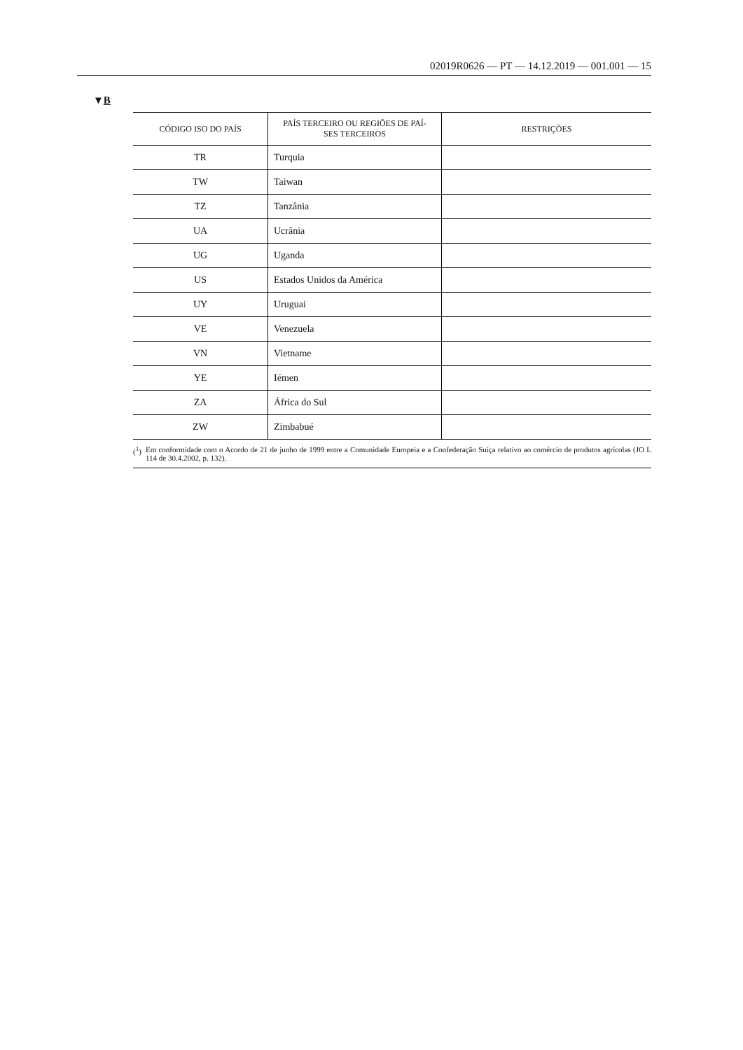02019R0626 — PT — 14.12.2019 — 001.001 — 15
▼B
| CÓDIGO ISO DO PAÍS | PAÍS TERCEIRO OU REGIÕES DE PAÍ- SES TERCEIROS | RESTRIÇÕES |
| --- | --- | --- |
| TR | Turquia | |
| TW | Taiwan | |
| TZ | Tanzânia | |
| UA | Ucrânia | |
| UG | Uganda | |
| US | Estados Unidos da América | |
| UY | Uruguai | |
| VE | Venezuela | |
| VN | Vietname | |
| YE | Iémen | |
| ZA | África do Sul | |
| ZW | Zimbabué | |
(<sup>1</sup>) Em conformidade com o Acordo de 21 de junho de 1999 entre a Comunidade Europeia e a Confederação Suíça relativo ao comércio de produtos agrícolas (JO L 114 de 30.4.2002, p. 132).